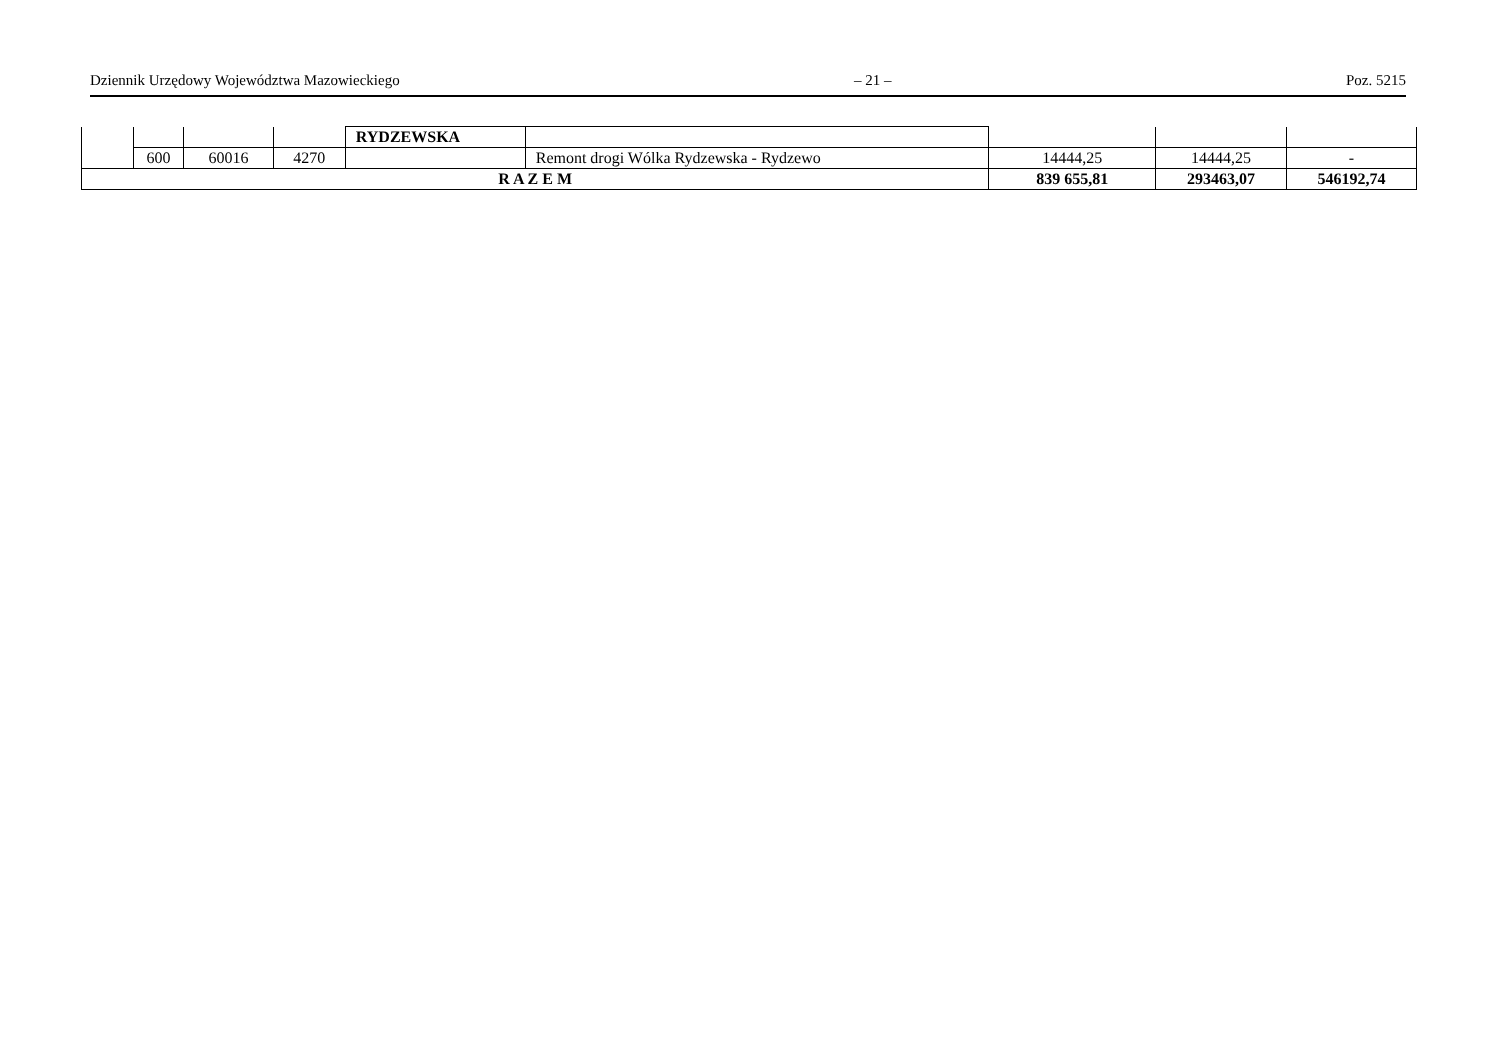Dziennik Urzędowy Województwa Mazowieckiego – 21 – Poz. 5215
| | | | | RYDZEWSKA | | | | |
| | 600 | 60016 | 4270 | | Remont drogi Wólka Rydzewska - Rydzewo | 14444,25 | 14444,25 | - |
| R A Z E M | | | | | | 839 655,81 | 293463,07 | 546192,74 |